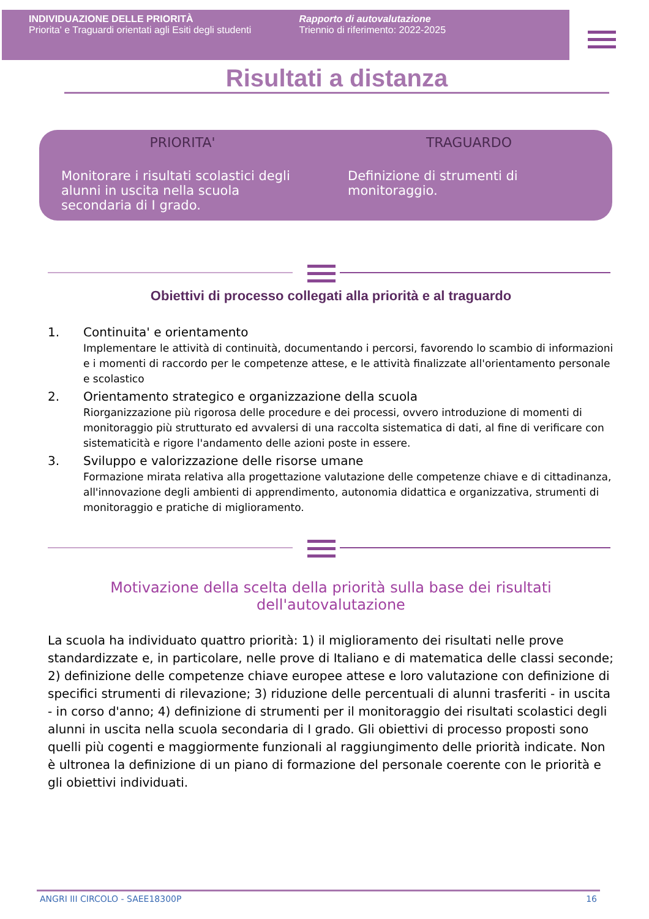INDIVIDUAZIONE DELLE PRIORITÀ
Priorita' e Traguardi orientati agli Esiti degli studenti
Rapporto di autovalutazione
Triennio di riferimento: 2022-2025
Risultati a distanza
PRIORITA'
Monitorare i risultati scolastici degli alunni in uscita nella scuola secondaria di I grado.
TRAGUARDO
Definizione di strumenti di monitoraggio.
Obiettivi di processo collegati alla priorità e al traguardo
1. Continuita' e orientamento
Implementare le attività di continuità, documentando i percorsi, favorendo lo scambio di informazioni e i momenti di raccordo per le competenze attese, e le attività finalizzate all'orientamento personale e scolastico
2. Orientamento strategico e organizzazione della scuola
Riorganizzazione più rigorosa delle procedure e dei processi, ovvero introduzione di momenti di monitoraggio più strutturato ed avvalersi di una raccolta sistematica di dati, al fine di verificare con sistematicità e rigore l'andamento delle azioni poste in essere.
3. Sviluppo e valorizzazione delle risorse umane
Formazione mirata relativa alla progettazione valutazione delle competenze chiave e di cittadinanza, all'innovazione degli ambienti di apprendimento, autonomia didattica e organizzativa, strumenti di monitoraggio e pratiche di miglioramento.
Motivazione della scelta della priorità sulla base dei risultati dell'autovalutazione
La scuola ha individuato quattro priorità: 1) il miglioramento dei risultati nelle prove standardizzate e, in particolare, nelle prove di Italiano e di matematica delle classi seconde; 2) definizione delle competenze chiave europee attese e loro valutazione con definizione di specifici strumenti di rilevazione; 3) riduzione delle percentuali di alunni trasferiti - in uscita - in corso d'anno; 4) definizione di strumenti per il monitoraggio dei risultati scolastici degli alunni in uscita nella scuola secondaria di I grado. Gli obiettivi di processo proposti sono quelli più cogenti e maggiormente funzionali al raggiungimento delle priorità indicate. Non è ultronea la definizione di un piano di formazione del personale coerente con le priorità e gli obiettivi individuati.
ANGRI III CIRCOLO - SAEE18300P 16